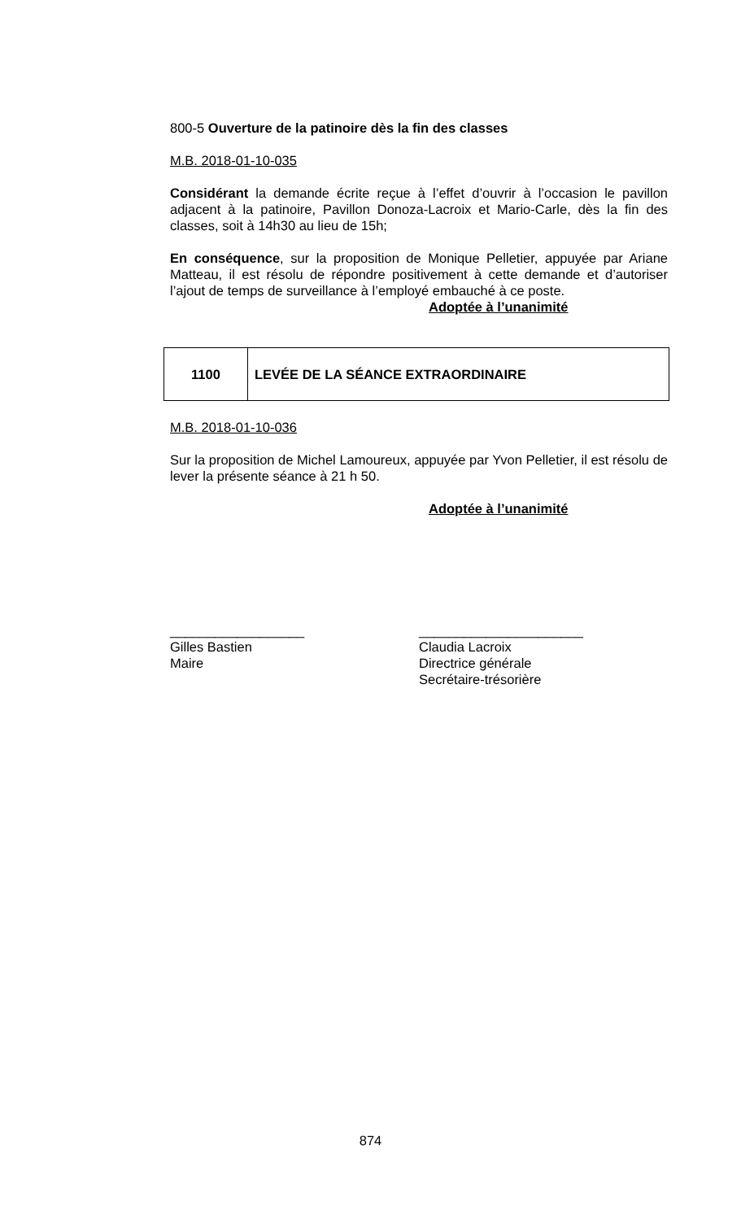800-5 Ouverture de la patinoire dès la fin des classes
M.B. 2018-01-10-035
Considérant la demande écrite reçue à l’effet d’ouvrir à l’occasion le pavillon adjacent à la patinoire, Pavillon Donoza-Lacroix et Mario-Carle, dès la fin des classes, soit à 14h30 au lieu de 15h;
En conséquence, sur la proposition de Monique Pelletier, appuyée par Ariane Matteau, il est résolu de répondre positivement à cette demande et d’autoriser l’ajout de temps de surveillance à l’employé embauché à ce poste.
Adoptée à l’unanimité
| 1100 | LEVÉE DE LA SÉANCE EXTRAORDINAIRE |
M.B. 2018-01-10-036
Sur la proposition de Michel Lamoureux, appuyée par Yvon Pelletier, il est résolu de lever la présente séance à 21 h 50.
Adoptée à l’unanimité
__________________
Gilles Bastien
Maire
______________________
Claudia Lacroix
Directrice générale
Secrétaire-trésorière
874